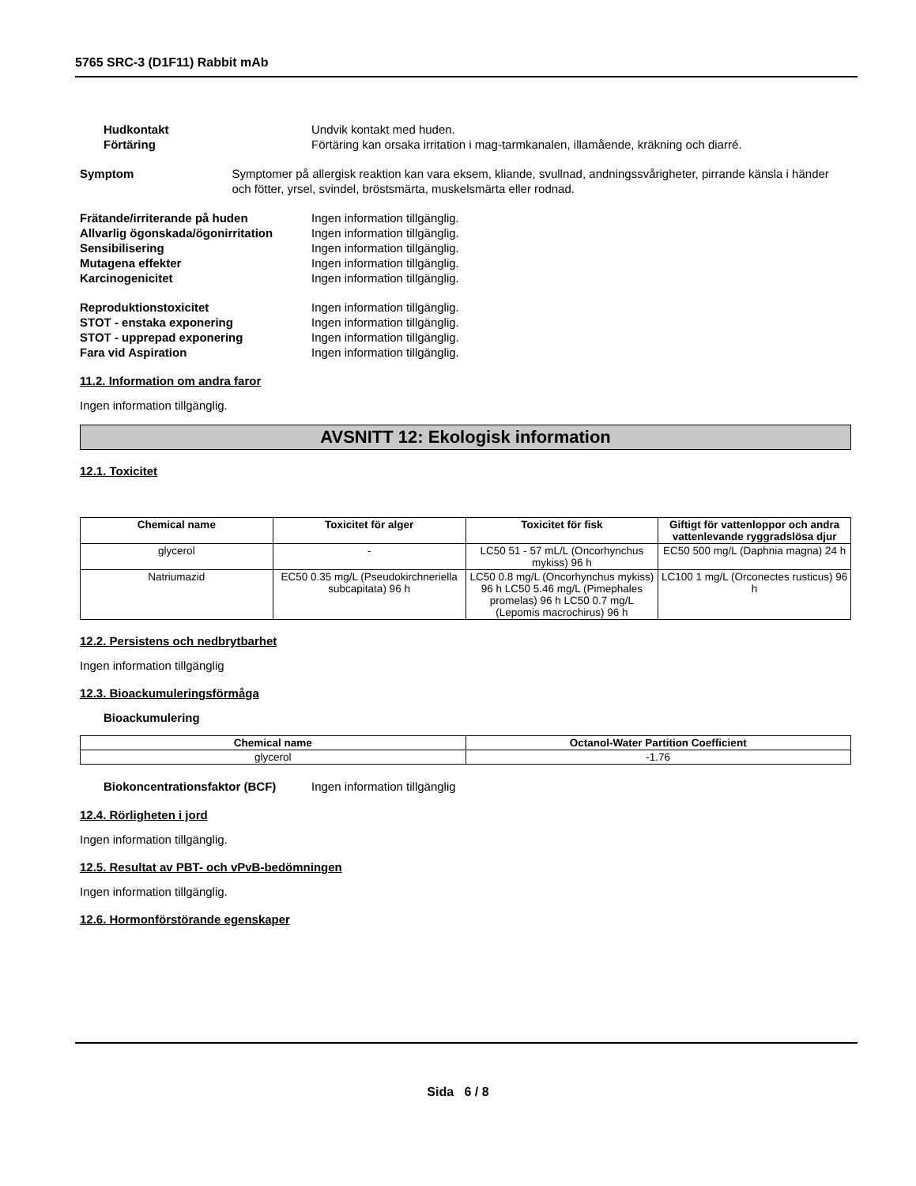5765 SRC-3 (D1F11) Rabbit mAb
Hudkontakt Undvik kontakt med huden.
Förtäring Förtäring kan orsaka irritation i mag-tarmkanalen, illamående, kräkning och diarré.
Symptom Symptomer på allergisk reaktion kan vara eksem, kliande, svullnad, andningssvårigheter, pirrande känsla i händer och fötter, yrsel, svindel, bröstsmärta, muskelsmärta eller rodnad.
Frätande/irriterande på huden Ingen information tillgänglig.
Allvarlig ögonskada/ögonirritation
Ingen information tillgänglig.
Sensibilisering Ingen information tillgänglig.
Mutagena effekter Ingen information tillgänglig.
Karcinogenicitet Ingen information tillgänglig.
Reproduktionstoxicitet Ingen information tillgänglig.
STOT - enstaka exponering Ingen information tillgänglig.
STOT - upprepad exponering Ingen information tillgänglig.
Fara vid Aspiration Ingen information tillgänglig.
11.2. Information om andra faror
Ingen information tillgänglig.
AVSNITT 12: Ekologisk information
12.1. Toxicitet
| Chemical name | Toxicitet för alger | Toxicitet för fisk | Giftigt för vattenloppor och andra vattenlevande ryggradslösa djur |
| --- | --- | --- | --- |
| glycerol | - | LC50 51 - 57 mL/L (Oncorhynchus mykiss) 96 h | EC50 500 mg/L (Daphnia magna) 24 h |
| Natriumazid | EC50 0.35 mg/L (Pseudokirchneriella subcapitata) 96 h | LC50 0.8 mg/L (Oncorhynchus mykiss) 96 h LC50 5.46 mg/L (Pimephales promelas) 96 h LC50 0.7 mg/L (Lepomis macrochirus) 96 h | LC100 1 mg/L (Orconectes rusticus) 96 h |
12.2. Persistens och nedbrytbarhet
Ingen information tillgänglig
12.3. Bioackumuleringsförmåga
Bioackumulering
| Chemical name | Octanol-Water Partition Coefficient |
| --- | --- |
| glycerol | -1.76 |
Biokoncentrationsfaktor (BCF) Ingen information tillgänglig
12.4. Rörligheten i jord
Ingen information tillgänglig.
12.5. Resultat av PBT- och vPvB-bedömningen
Ingen information tillgänglig.
12.6. Hormonförstörande egenskaper
Sida 6 / 8